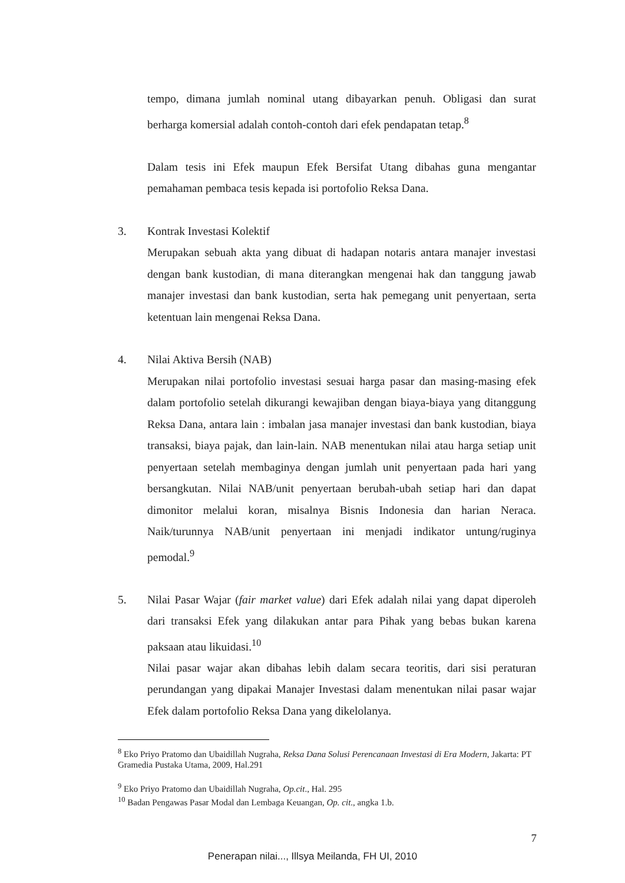tempo, dimana jumlah nominal utang dibayarkan penuh. Obligasi dan surat berharga komersial adalah contoh-contoh dari efek pendapatan tetap.<sup>8</sup>
Dalam tesis ini Efek maupun Efek Bersifat Utang dibahas guna mengantar pemahaman pembaca tesis kepada isi portofolio Reksa Dana.
3. Kontrak Investasi Kolektif
Merupakan sebuah akta yang dibuat di hadapan notaris antara manajer investasi dengan bank kustodian, di mana diterangkan mengenai hak dan tanggung jawab manajer investasi dan bank kustodian, serta hak pemegang unit penyertaan, serta ketentuan lain mengenai Reksa Dana.
4. Nilai Aktiva Bersih (NAB)
Merupakan nilai portofolio investasi sesuai harga pasar dan masing-masing efek dalam portofolio setelah dikurangi kewajiban dengan biaya-biaya yang ditanggung Reksa Dana, antara lain : imbalan jasa manajer investasi dan bank kustodian, biaya transaksi, biaya pajak, dan lain-lain. NAB menentukan nilai atau harga setiap unit penyertaan setelah membaginya dengan jumlah unit penyertaan pada hari yang bersangkutan. Nilai NAB/unit penyertaan berubah-ubah setiap hari dan dapat dimonitor melalui koran, misalnya Bisnis Indonesia dan harian Neraca. Naik/turunnya NAB/unit penyertaan ini menjadi indikator untung/ruginya pemodal.<sup>9</sup>
5. Nilai Pasar Wajar (fair market value) dari Efek adalah nilai yang dapat diperoleh dari transaksi Efek yang dilakukan antar para Pihak yang bebas bukan karena paksaan atau likuidasi.<sup>10</sup>
Nilai pasar wajar akan dibahas lebih dalam secara teoritis, dari sisi peraturan perundangan yang dipakai Manajer Investasi dalam menentukan nilai pasar wajar Efek dalam portofolio Reksa Dana yang dikelolanya.
<sup>8</sup> Eko Priyo Pratomo dan Ubaidillah Nugraha, Reksa Dana Solusi Perencanaan Investasi di Era Modern, Jakarta: PT Gramedia Pustaka Utama, 2009, Hal.291
<sup>9</sup> Eko Priyo Pratomo dan Ubaidillah Nugraha, Op.cit., Hal. 295
<sup>10</sup> Badan Pengawas Pasar Modal dan Lembaga Keuangan, Op. cit., angka 1.b.
7
Penerapan nilai..., Illsya Meilanda, FH UI, 2010